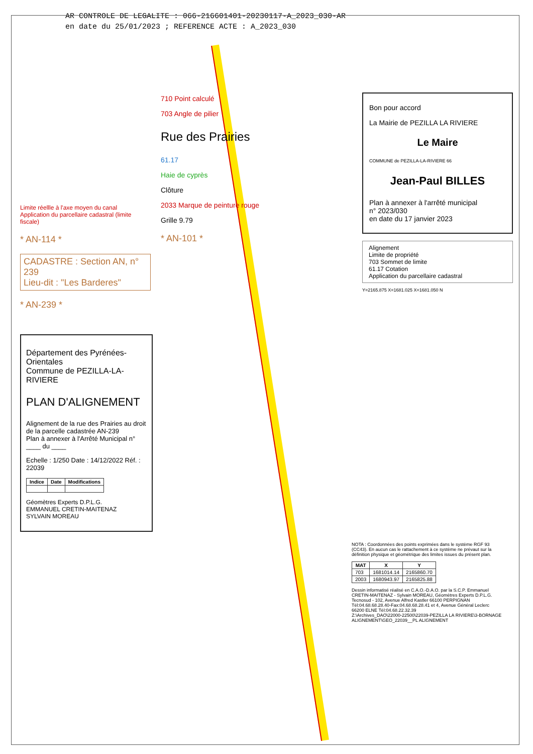AR CONTROLE DE LEGALITE : 066-216601401-20230117-A_2023_030-AR
en date du 25/01/2023 ; REFERENCE ACTE : A_2023_030
Limite réellle à l'axe moyen du canal
Application du parcellaire cadastral (limite fiscale)
* AN-114 *
CADASTRE : Section AN, n° 239
Lieu-dit : "Les Barderes"
* AN-239 *
710 Point calculé
703 Angle de pilier
Rue des Prairies
61.17
Haie de cyprès
Clôture
2033 Marque de peinture rouge
Grille 9.79
* AN-101 *
Bon pour accord
La Mairie de PEZILLA LA RIVIERE
Le Maire
COMMUNE de PEZILLA-LA-RIVIERE 66
Jean-Paul BILLES
Plan à annexer à l'arrêté municipal
n° 2023/030
en date du 17 janvier 2023
Alignement
Limite de propriété
703 Sommet de limite
61.17 Cotation
Application du parcellaire cadastral
Y=2165.875 X=1681.025 X=1681.050 N
Département des Pyrénées-Orientales
Commune de PEZILLA-LA-RIVIERE
PLAN D'ALIGNEMENT
Alignement de la rue des Prairies au droit de la parcelle cadastrée AN-239
Plan à annexer à l'Arrêté Municipal n° ____ du ____
Echelle : 1/250 Date : 14/12/2022 Réf. : 22039
| Indice | Date | Modifications |
| --- | --- | --- |
Géomètres Experts D.P.L.G.
EMMANUEL CRETIN-MAITENAZ
SYLVAIN MOREAU
NOTA : Coordonnées des points exprimées dans le système RGF 93 (CC43). En aucun cas le rattachement à ce système ne prévaut sur la définition physique et géométrique des limites issues du présent plan.
| MAT | X | Y |
| --- | --- | --- |
| 703 | 1681014.14 | 2165860.70 |
| 2003 | 1680943.97 | 2165825.88 |
Dessin informatisé réalisé en C.A.O.-D.A.O. par la S.C.P. Emmanuel CRETIN-MAITENAZ - Sylvain MOREAU, Géomètres Experts D.P.L.G.
Tecnosud - 102, Avenue Alfred Kastler 66100 PERPIGNAN Tél:04.68.68.28.40-Fax:04.68.68.28.41 et 4, Avenue Général Leclerc 66200 ELNE Tél:04.68.22.32.39
Z:\Archives_DAO\22000-22500\22039-PEZILLA LA RIVIERE\3-BORNAGE ALIGNEMENT\GEO_22039__PL ALIGNEMENT